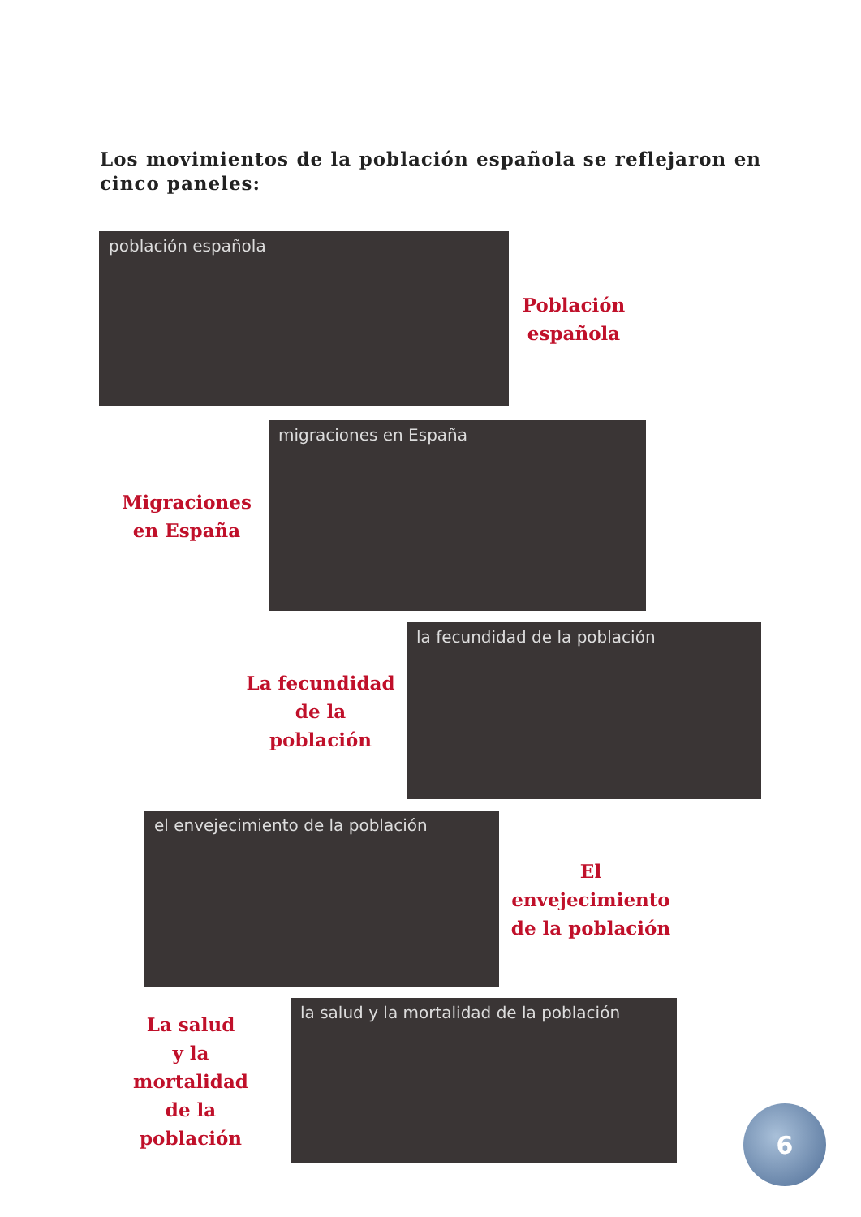Los movimientos de la población española se reflejaron en cinco paneles:
población española
Población
española
Migraciones
en España
migraciones en España
La fecundidad
de la población
la fecundidad de la población
el envejecimiento de la población
El envejecimiento
de la población
La salud
y la mortalidad
de la población
la salud y la mortalidad de la población
6